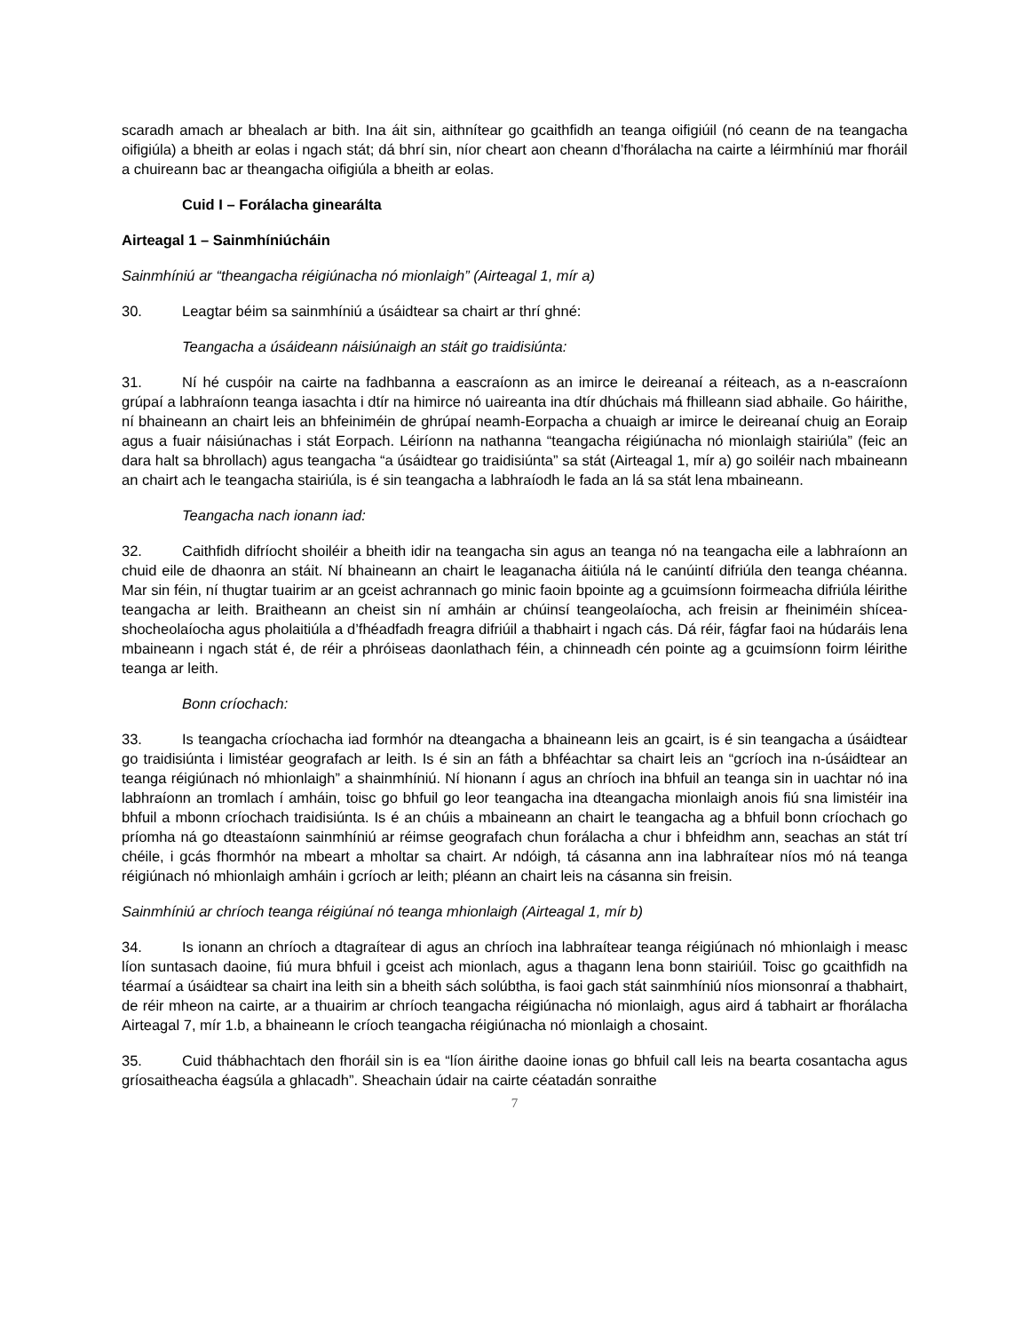scaradh amach ar bhealach ar bith. Ina áit sin, aithnítear go gcaithfidh an teanga oifigiúil (nó ceann de na teangacha oifigiúla) a bheith ar eolas i ngach stát; dá bhrí sin, níor cheart aon cheann d’fhorálacha na cairte a léirmhíniú mar fhoráil a chuireann bac ar theangacha oifigiúla a bheith ar eolas.
Cuid I – Forálacha ginearálta
Airteagal 1 – Sainmhíniúcháin
Sainmhíniú ar “theangacha réigiúnacha nó mionlaigh” (Airteagal 1, mír a)
30. Leagtar béim sa sainmhíniú a úsáidtear sa chairt ar thrí ghné:
Teangacha a úsáideann náisiúnaigh an stáit go traidisiúnta:
31. Ní hé cuspóir na cairte na fadhbanna a eascraíonn as an imirce le deireanaí a réiteach, as a n-eascraíonn grúpaí a labhraíonn teanga iasachta i dtír na himirce nó uaireanta ina dtír dhúchais má fhilleann siad abhaile. Go háirithe, ní bhaineann an chairt leis an bhfeiniméin de ghrúpaí neamh-Eorpacha a chuaigh ar imirce le deireanaí chuig an Eoraip agus a fuair náisiúnachas i stát Eorpach. Léiríonn na nathanna “teangacha réigiúnacha nó mionlaigh stairiúla” (feic an dara halt sa bhrollach) agus teangacha “a úsáidtear go traidisiúnta” sa stát (Airteagal 1, mír a) go soiléir nach mbaineann an chairt ach le teangacha stairiúla, is é sin teangacha a labhraíodh le fada an lá sa stát lena mbaineann.
Teangacha nach ionann iad:
32. Caithfidh difríocht shoiléir a bheith idir na teangacha sin agus an teanga nó na teangacha eile a labhraíonn an chuid eile de dhaonra an stáit. Ní bhaineann an chairt le leaganacha áitiúla ná le canúintí difriúla den teanga chéanna. Mar sin féin, ní thugtar tuairim ar an gceist achrannach go minic faoin bpointe ag a gcuimsíonn foirmeacha difriúla léirithe teangacha ar leith. Braitheann an cheist sin ní amháin ar chúinsí teangeolaíocha, ach freisin ar fheiniméin shícea-shocheolaíocha agus pholaitiúla a d’fhéadfadh freagra difriúil a thabhairt i ngach cás. Dá réir, fágfar faoi na húdaráis lena mbaineann i ngach stát é, de réir a phróiseas daonlathach féin, a chinneadh cén pointe ag a gcuimsíonn foirm léirithe teanga ar leith.
Bonn críochach:
33. Is teangacha críochacha iad formhór na dteangacha a bhaineann leis an gcairt, is é sin teangacha a úsáidtear go traidisiúnta i limistéar geografach ar leith. Is é sin an fáth a bhféachtar sa chairt leis an “gcríoch ina n-úsáidtear an teanga réigiúnach nó mhionlaigh” a shainmhíniú. Ní hionann í agus an chríoch ina bhfuil an teanga sin in uachtar nó ina labhraíonn an tromlach í amháin, toisc go bhfuil go leor teangacha ina dteangacha mionlaigh anois fiú sna limistéir ina bhfuil a mbonn críochach traidisiúnta. Is é an chúis a mbaineann an chairt le teangacha ag a bhfuil bonn críochach go príomha ná go dteastaíonn sainmhíniú ar réimse geografach chun forálacha a chur i bhfeidhm ann, seachas an stát trí chéile, i gcás fhormhór na mbeart a mholtar sa chairt. Ar ndóigh, tá cásanna ann ina labhraítear níos mó ná teanga réigiúnach nó mhionlaigh amháin i gcríoch ar leith; pléann an chairt leis na cásanna sin freisin.
Sainmhíniú ar chríoch teanga réigiúnaí nó teanga mhionlaigh (Airteagal 1, mír b)
34. Is ionann an chríoch a dtagraítear di agus an chríoch ina labhraítear teanga réigiúnach nó mhionlaigh i measc líon suntasach daoine, fiú mura bhfuil i gceist ach mionlach, agus a thagann lena bonn stairiúil. Toisc go gcaithfidh na téarmaí a úsáidtear sa chairt ina leith sin a bheith sách solúbtha, is faoi gach stát sainmhíniú níos mionsonraí a thabhairt, de réir mheon na cairte, ar a thuairim ar chríoch teangacha réigiúnacha nó mionlaigh, agus aird á tabhairt ar fhorálacha Airteagal 7, mír 1.b, a bhaineann le críoch teangacha réigiúnacha nó mionlaigh a chosaint.
35. Cuid thábhachtach den fhoráil sin is ea “líon áirithe daoine ionas go bhfuil call leis na bearta cosantacha agus gríosaitheacha éagsúla a ghlacadh”. Sheachain údair na cairte céatadán sonraithe
7